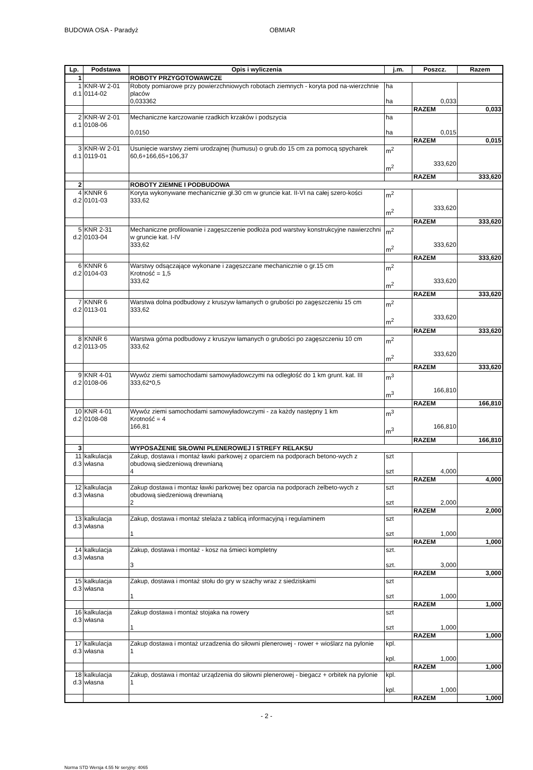BUDOWA OSA - Paradyż OBMIAR
| Lp. | Podstawa | Opis i wyliczenia | j.m. | Poszcz. | Razem |
| --- | --- | --- | --- | --- | --- |
| 1 | | ROBOTY PRZYGOTOWAWCZE | | | |
| 1 d.1 | KNR-W 2-01 0114-02 | Roboty pomiarowe przy powierzchniowych robotach ziemnych - koryta pod na-wierzchnie placów 0,033362 | ha ha | 0,033 | |
| | | | | RAZEM | 0,033 |
| 2 d.1 | KNR-W 2-01 0108-06 | Mechaniczne karczowanie rzadkich krzaków i podszycia 0,0150 | ha ha | 0,015 | |
| | | | | RAZEM | 0,015 |
| 3 d.1 | KNR-W 2-01 0119-01 | Usunięcie warstwy ziemi urodzajnej (humusu) o grub.do 15 cm za pomocą spycharek 60,6+166,65+106,37 | m<sup>2</sup> m<sup>2</sup> | 333,620 | |
| | | | | RAZEM | 333,620 |
| 2 | | ROBOTY ZIEMNE I PODBUDOWA | | | |
| 4 d.2 | KNNR 6 0101-03 | Koryta wykonywane mechanicznie gł.30 cm w gruncie kat. II-VI na całej szero-kości 333,62 | m<sup>2</sup> m<sup>2</sup> | 333,620 | |
| | | | | RAZEM | 333,620 |
| 5 d.2 | KNR 2-31 0103-04 | Mechaniczne profilowanie i zagęszczenie podłoża pod warstwy konstrukcyjne nawierzchni w gruncie kat. I-IV 333,62 | m<sup>2</sup> m<sup>2</sup> | 333,620 | |
| | | | | RAZEM | 333,620 |
| 6 d.2 | KNNR 6 0104-03 | Warstwy odsączające wykonane i zagęszczane mechanicznie o gr.15 cm Krotność = 1,5 333,62 | m<sup>2</sup> m<sup>2</sup> | 333,620 | |
| | | | | RAZEM | 333,620 |
| 7 d.2 | KNNR 6 0113-01 | Warstwa dolna podbudowy z kruszyw łamanych o grubości po zagęszczeniu 15 cm 333,62 | m<sup>2</sup> m<sup>2</sup> | 333,620 | |
| | | | | RAZEM | 333,620 |
| 8 d.2 | KNNR 6 0113-05 | Warstwa górna podbudowy z kruszyw łamanych o grubości po zagęszczeniu 10 cm 333,62 | m<sup>2</sup> m<sup>2</sup> | 333,620 | |
| | | | | RAZEM | 333,620 |
| 9 d.2 | KNR 4-01 0108-06 | Wywóz ziemi samochodami samowyładowczymi na odległość do 1 km grunt. kat. III 333,62*0,5 | m<sup>3</sup> m<sup>3</sup> | 166,810 | |
| | | | | RAZEM | 166,810 |
| 10 d.2 | KNR 4-01 0108-08 | Wywóz ziemi samochodami samowyładowczymi - za każdy następny 1 km Krotność = 4 166,81 | m<sup>3</sup> m<sup>3</sup> | 166,810 | |
| | | | | RAZEM | 166,810 |
| 3 | | WYPOSAŻENIE SIŁOWNI PLENEROWEJ I STREFY RELAKSU | | | |
| 11 d.3 | kalkulacja własna | Zakup, dostawa i montaż ławki parkowej z oparciem na podporach betono-wych z obudową siedzeniową drewnianą 4 | szt szt | 4,000 | |
| | | | | RAZEM | 4,000 |
| 12 d.3 | kalkulacja własna | Zakup dostawa i montaz ławki parkowej bez oparcia na podporach żelbeto-wych z obudową siedzeniową drewnianą 2 | szt szt | 2,000 | |
| | | | | RAZEM | 2,000 |
| 13 d.3 | kalkulacja własna | Zakup, dostawa i montaż stelaża z tablicą informacyjną i regulaminem 1 | szt szt | 1,000 | |
| | | | | RAZEM | 1,000 |
| 14 d.3 | kalkulacja własna | Zakup, dostawa i montaż - kosz na śmieci kompletny 3 | szt. szt. | 3,000 | |
| | | | | RAZEM | 3,000 |
| 15 d.3 | kalkulacja własna | Zakup, dostawa i montaż stołu do gry w szachy wraz z siedziskami 1 | szt szt | 1,000 | |
| | | | | RAZEM | 1,000 |
| 16 d.3 | kalkulacja własna | Zakup dostawa i montaż stojaka na rowery 1 | szt szt | 1,000 | |
| | | | | RAZEM | 1,000 |
| 17 d.3 | kalkulacja własna | Zakup dostawa i montaż urzadzenia do siłowni plenerowej - rower + wioślarz na pylonie 1 | kpl. kpl. | 1,000 | |
| | | | | RAZEM | 1,000 |
| 18 d.3 | kalkulacja własna | Zakup, dostawa i montaż urządzenia do siłowni plenerowej - biegacz + orbitek na pylonie 1 | kpl. kpl. | 1,000 | |
| | | | | RAZEM | 1,000 |
- 2 -
Norma STD Wersja 4.55 Nr seryjny: 4065